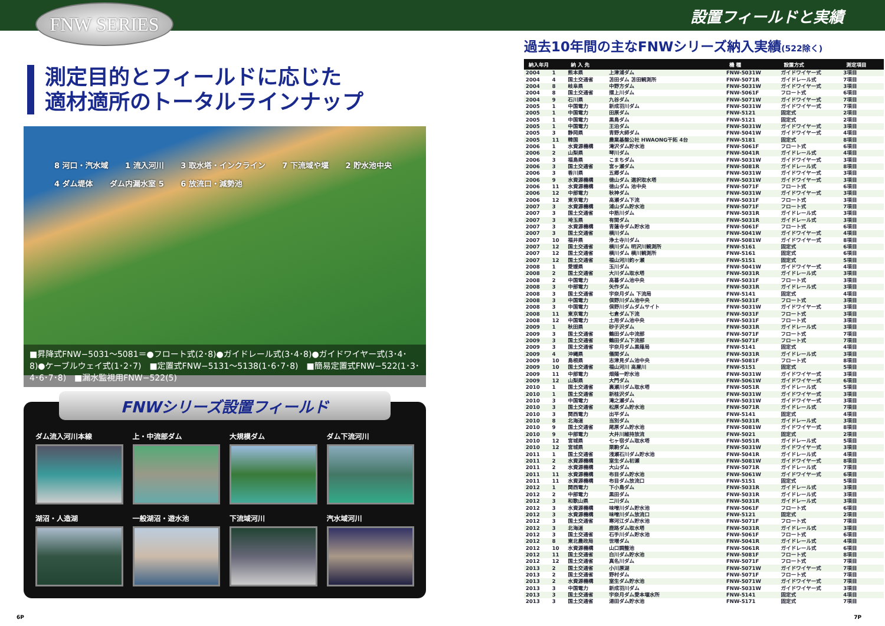FNW SERIES
設置フィールドと実績
測定目的とフィールドに応じた
適材適所のトータルラインナップ
8 河口・汽水域 1 流入河川 3 取水塔・インクライン 7 下流域や堰 2 貯水池中央 4 ダム堤体 ダム内漏水室 5 6 放流口・減勢池
■昇降式FNW−5031～5081＝●フロート式(2･8)●ガイドレール式(3･4･8)●ガイドワイヤー式(3･4･8)●ケーブルウェイ式(1･2･7)　■定置式FNW−5131～5138(1･6･7･8)　■簡易定置式FNW−522(1･3･4･6･7･8)　■漏水監視用FNW−522(5)
FNWシリーズ設置フィールド
ダム流入河川本線
上・中流部ダム
大規模ダム
ダム下流河川
湖沼・人造湖
一般湖沼・遊水池
下流域河川
汽水域河川
過去10年間の主なFNWシリーズ納入実績(522除く)
| 納入年月 | | 納 入 先 | | 機 種 | 設置方式 | 測定項目 |
| --- | --- | --- | --- | --- | --- | --- |
| 2004 | 1 | 熊本県 | 上津浦ダム | FNW-5031W | ガイドワイヤー式 | 3項目 |
| 2004 | 4 | 国土交通省 | 苫田ダム 苫田観測所 | FNW-5071R | ガイドレール式 | 7項目 |
| 2004 | 8 | 岐阜県 | 中野方ダム | FNW-5031W | ガイドワイヤー式 | 3項目 |
| 2004 | 8 | 国土交通省 | 摺上川ダム | FNW-5061F | フロート式 | 6項目 |
| 2004 | 9 | 石川県 | 九谷ダム | FNW-5071W | ガイドワイヤー式 | 7項目 |
| 2005 | 1 | 中国電力 | 新成羽川ダム | FNW-5031W | ガイドワイヤー式 | 7項目 |
| 2005 | 1 | 中国電力 | 田原ダム | FNW-5121 | 固定式 | 2項目 |
| 2005 | 1 | 中国電力 | 黒鳥ダム | FNW-5121 | 固定式 | 2項目 |
| 2005 | 1 | 中国電力 | 王泊ダム | FNW-5031W | ガイドワイヤー式 | 3項目 |
| 2005 | 3 | 静岡県 | 青野大師ダム | FNW-5041W | ガイドワイヤー式 | 4項目 |
| 2005 | 11 | 韓国 | 農業基盤公社 HWAONG干拓 4台 | FNW-5181 | 固定式 | 8項目 |
| 2006 | 1 | 水資源機構 | 滝沢ダム貯水池 | FNW-5061F | フロート式 | 6項目 |
| 2006 | 2 | 山梨県 | 琴川ダム | FNW-5041R | ガイドレール式 | 4項目 |
| 2006 | 3 | 福島県 | こまちダム | FNW-5031W | ガイドワイヤー式 | 3項目 |
| 2006 | 3 | 国土交通省 | 宮ヶ瀬ダム | FNW-5081R | ガイドレール式 | 8項目 |
| 2006 | 3 | 香川県 | 五郷ダム | FNW-5031W | ガイドワイヤー式 | 3項目 |
| 2006 | 9 | 水資源機構 | 徳山ダム 選択取水塔 | FNW-5031W | ガイドワイヤー式 | 3項目 |
| 2006 | 11 | 水資源機構 | 徳山ダム 池中央 | FNW-5071F | フロート式 | 6項目 |
| 2006 | 12 | 中部電力 | 秋神ダム | FNW-5031W | ガイドワイヤー式 | 3項目 |
| 2006 | 12 | 東京電力 | 高瀬ダム下流 | FNW-5031F | フロート式 | 3項目 |
| 2007 | 3 | 水資源機構 | 浦山ダム貯水池 | FNW-5071F | フロート式 | 7項目 |
| 2007 | 3 | 国土交通省 | 中筋川ダム | FNW-5031R | ガイドレール式 | 3項目 |
| 2007 | 3 | 埼玉県 | 有間ダム | FNW-5031R | ガイドレール式 | 3項目 |
| 2007 | 3 | 水資源機構 | 青蓮寺ダム貯水池 | FNW-5061F | フロート式 | 6項目 |
| 2007 | 3 | 国土交通省 | 横川ダム | FNW-5041W | ガイドワイヤー式 | 4項目 |
| 2007 | 10 | 福井県 | 浄土寺川ダム | FNW-5081W | ガイドワイヤー式 | 8項目 |
| 2007 | 12 | 国土交通省 | 横川ダム 明沢川観測所 | FNW-5161 | 固定式 | 6項目 |
| 2007 | 12 | 国土交通省 | 横川ダム 横川観測所 | FNW-5161 | 固定式 | 6項目 |
| 2007 | 12 | 国土交通省 | 福山河川釣ヶ瀬 | FNW-5151 | 固定式 | 5項目 |
| 2008 | 1 | 愛媛県 | 玉川ダム | FNW-5041W | ガイドワイヤー式 | 4項目 |
| 2008 | 2 | 国土交通省 | 大川ダム取水塔 | FNW-5031R | ガイドレール式 | 3項目 |
| 2008 | 2 | 中国電力 | 高暮ダム池中央 | FNW-5031F | フロート式 | 3項目 |
| 2008 | 3 | 中部電力 | 矢作ダム | FNW-5031R | ガイドレール式 | 3項目 |
| 2008 | 3 | 国土交通省 | 宇奈月ダム 下流局 | FNW-5141 | 固定式 | 4項目 |
| 2008 | 3 | 中国電力 | 俣野川ダム池中央 | FNW-5031F | フロート式 | 3項目 |
| 2008 | 3 | 中国電力 | 俣野川ダムダムサイト | FNW-5031W | ガイドワイヤー式 | 3項目 |
| 2008 | 11 | 東京電力 | 七倉ダム下流 | FNW-5031F | フロート式 | 3項目 |
| 2008 | 12 | 中国電力 | 土用ダム池中央 | FNW-5031F | フロート式 | 3項目 |
| 2009 | 1 | 秋田県 | 砂子沢ダム | FNW-5031R | ガイドレール式 | 3項目 |
| 2009 | 3 | 国土交通省 | 鶴田ダム中流部 | FNW-5071F | フロート式 | 7項目 |
| 2009 | 3 | 国土交通省 | 鶴田ダム下流部 | FNW-5071F | フロート式 | 7項目 |
| 2009 | 3 | 国土交通省 | 宇奈月ダム黒薙局 | FNW-5141 | 固定式 | 4項目 |
| 2009 | 4 | 沖縄県 | 儀間ダム | FNW-5031R | ガイドレール式 | 3項目 |
| 2009 | 10 | 島根県 | 志津見ダム池中央 | FNW-5081F | フロート式 | 8項目 |
| 2009 | 10 | 国土交通省 | 福山河川 高屋川 | FNW-5151 | 固定式 | 5項目 |
| 2009 | 11 | 中部電力 | 畑薙一貯水池 | FNW-5031W | ガイドワイヤー式 | 3項目 |
| 2009 | 12 | 山梨県 | 大門ダム | FNW-5061W | ガイドワイヤー式 | 6項目 |
| 2010 | 1 | 国土交通省 | 裏瀬川ダム取水塔 | FNW-5051R | ガイドレール式 | 5項目 |
| 2010 | 1 | 国土交通省 | 新桂沢ダム | FNW-5031W | ガイドワイヤー式 | 3項目 |
| 2010 | 3 | 中国電力 | 滝之瀬ダム | FNW-5031W | ガイドワイヤー式 | 3項目 |
| 2010 | 3 | 国土交通省 | 松原ダム貯水池 | FNW-5071R | ガイドレール式 | 7項目 |
| 2010 | 3 | 関西電力 | 出平ダム | FNW-5141 | 固定式 | 4項目 |
| 2010 | 8 | 北海道 | 当別ダム | FNW-5031R | ガイドレール式 | 3項目 |
| 2010 | 9 | 国土交通省 | 尾原ダム貯水池 | FNW-5081W | ガイドワイヤー式 | 8項目 |
| 2010 | 9 | 中部電力 | 大井川維持放流 | FNW-5021 | 固定式 | 2項目 |
| 2010 | 12 | 宮城県 | 七ヶ宿ダム取水塔 | FNW-5051R | ガイドレール式 | 5項目 |
| 2010 | 12 | 宮城県 | 栗駒ダム | FNW-5031W | ガイドワイヤー式 | 3項目 |
| 2011 | 1 | 国土交通省 | 浅瀬石川ダム貯水池 | FNW-5041R | ガイドレール式 | 4項目 |
| 2011 | 2 | 水資源機構 | 室生ダム初瀬 | FNW-5081W | ガイドワイヤー式 | 8項目 |
| 2011 | 2 | 水資源機構 | 大山ダム | FNW-5071R | ガイドレール式 | 7項目 |
| 2011 | 11 | 水資源機構 | 布目ダム貯水池 | FNW-5061W | ガイドワイヤー式 | 6項目 |
| 2011 | 11 | 水資源機構 | 布目ダム放流口 | FNW-5151 | 固定式 | 5項目 |
| 2012 | 1 | 関西電力 | 下小鳥ダム | FNW-5031R | ガイドレール式 | 3項目 |
| 2012 | 2 | 中部電力 | 黒田ダム | FNW-5031R | ガイドレール式 | 3項目 |
| 2012 | 3 | 和歌山県 | 二川ダム | FNW-5031R | ガイドレール式 | 3項目 |
| 2012 | 3 | 水資源機構 | 味噌川ダム貯水池 | FNW-5061F | フロート式 | 6項目 |
| 2012 | 3 | 水資源機構 | 味噌川ダム放流口 | FNW-5121 | 固定式 | 2項目 |
| 2012 | 3 | 国土交通省 | 寒河江ダム貯水池 | FNW-5071F | フロート式 | 7項目 |
| 2012 | 3 | 北海道 | 鹿路ダム取水塔 | FNW-5031R | ガイドレール式 | 3項目 |
| 2012 | 3 | 国土交通省 | 石手川ダム貯水池 | FNW-5061F | フロート式 | 6項目 |
| 2012 | 8 | 東北農政局 | 世増ダム | FNW-5041R | ガイドレール式 | 4項目 |
| 2012 | 10 | 水資源機構 | 山口調整池 | FNW-5061R | ガイドレール式 | 6項目 |
| 2012 | 11 | 国土交通省 | 白川ダム貯水池 | FNW-5081F | フロート式 | 8項目 |
| 2012 | 12 | 国土交通省 | 真名川ダム | FNW-5071F | フロート式 | 7項目 |
| 2013 | 2 | 国土交通省 | 小川原湖 | FNW-5071W | ガイドワイヤー式 | 7項目 |
| 2013 | 2 | 国土交通省 | 野村ダム | FNW-5071F | フロート式 | 7項目 |
| 2013 | 2 | 水資源機構 | 室生ダム貯水池 | FNW-5071W | ガイドワイヤー式 | 7項目 |
| 2013 | 3 | 中国電力 | 新成羽川ダム | FNW-5031W | ガイドワイヤー式 | 3項目 |
| 2013 | 3 | 国土交通省 | 宇奈月ダム愛本堰水所 | FNW-5141 | 固定式 | 4項目 |
| 2013 | 3 | 国土交通省 | 湯田ダム貯水池 | FNW-5171 | 固定式 | 7項目 |
6P 7P